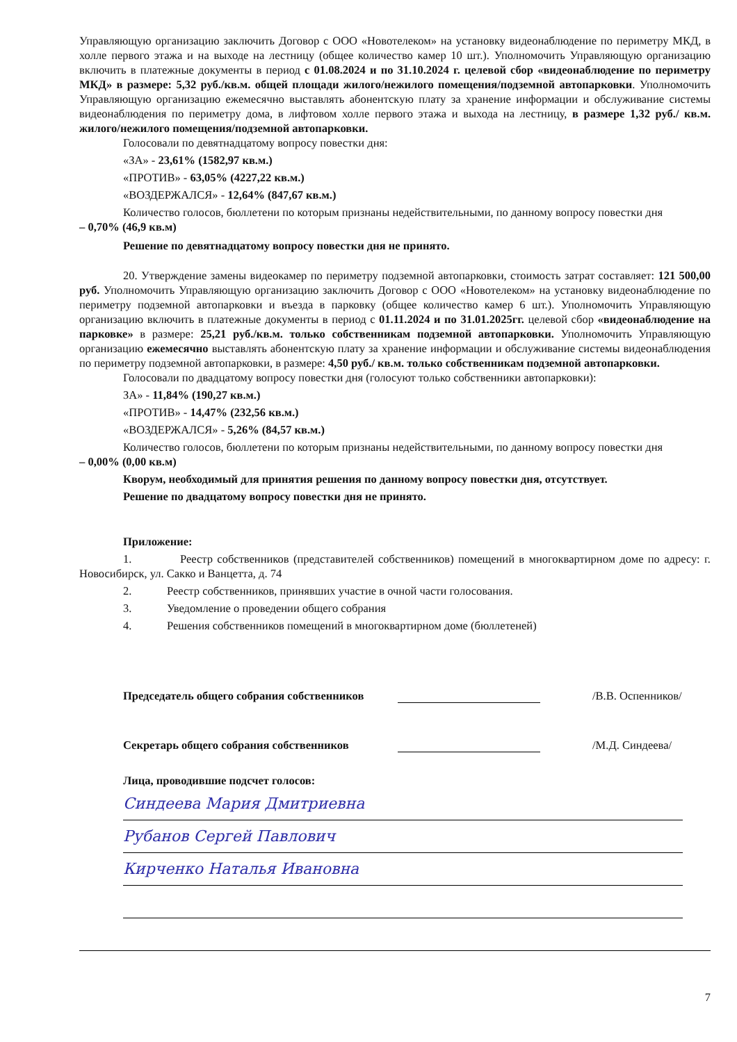Управляющую организацию заключить Договор с ООО «Новотелеком» на установку видеонаблюдение по периметру МКД, в холле первого этажа и на выходе на лестницу (общее количество камер 10 шт.). Уполномочить Управляющую организацию включить в платежные документы в период с 01.08.2024 и по 31.10.2024 г. целевой сбор «видеонаблюдение по периметру МКД» в размере: 5,32 руб./кв.м. общей площади жилого/нежилого помещения/подземной автопарковки. Уполномочить Управляющую организацию ежемесячно выставлять абонентскую плату за хранение информации и обслуживание системы видеонаблюдения по периметру дома, в лифтовом холле первого этажа и выхода на лестницу, в размере 1,32 руб./ кв.м. жилого/нежилого помещения/подземной автопарковки.
Голосовали по девятнадцатому вопросу повестки дня:
«ЗА» - 23,61% (1582,97 кв.м.)
«ПРОТИВ» - 63,05% (4227,22 кв.м.)
«ВОЗДЕРЖАЛСЯ» - 12,64% (847,67 кв.м.)
Количество голосов, бюллетени по которым признаны недействительными, по данному вопросу повестки дня
– 0,70% (46,9 кв.м)
Решение по девятнадцатому вопросу повестки дня не принято.
20. Утверждение замены видеокамер по периметру подземной автопарковки, стоимость затрат составляет: 121 500,00 руб. Уполномочить Управляющую организацию заключить Договор с ООО «Новотелеком» на установку видеонаблюдение по периметру подземной автопарковки и въезда в парковку (общее количество камер 6 шт.). Уполномочить Управляющую организацию включить в платежные документы в период с 01.11.2024 и по 31.01.2025гг. целевой сбор «видеонаблюдение на парковке» в размере: 25,21 руб./кв.м. только собственникам подземной автопарковки. Уполномочить Управляющую организацию ежемесячно выставлять абонентскую плату за хранение информации и обслуживание системы видеонаблюдения по периметру подземной автопарковки, в размере: 4,50 руб./ кв.м. только собственникам подземной автопарковки.
Голосовали по двадцатому вопросу повестки дня (голосуют только собственники автопарковки):
ЗА» - 11,84% (190,27 кв.м.)
«ПРОТИВ» - 14,47% (232,56 кв.м.)
«ВОЗДЕРЖАЛСЯ» - 5,26% (84,57 кв.м.)
Количество голосов, бюллетени по которым признаны недействительными, по данному вопросу повестки дня
– 0,00% (0,00 кв.м)
Кворум, необходимый для принятия решения по данному вопросу повестки дня, отсутствует.
Решение по двадцатому вопросу повестки дня не принято.
Приложение:
1. Реестр собственников (представителей собственников) помещений в многоквартирном доме по адресу: г. Новосибирск, ул. Сакко и Ванцетта, д. 74
2. Реестр собственников, принявших участие в очной части голосования.
3. Уведомление о проведении общего собрания
4. Решения собственников помещений в многоквартирном доме (бюллетеней)
Председатель общего собрания собственников /В.В. Оспенников/
Секретарь общего собрания собственников /М.Д. Синдеева/
Лица, проводившие подсчет голосов:
Синдеева Мария Дмитриевна
Рубанов Сергей Павлович
Кирченко Наталья Ивановна
7